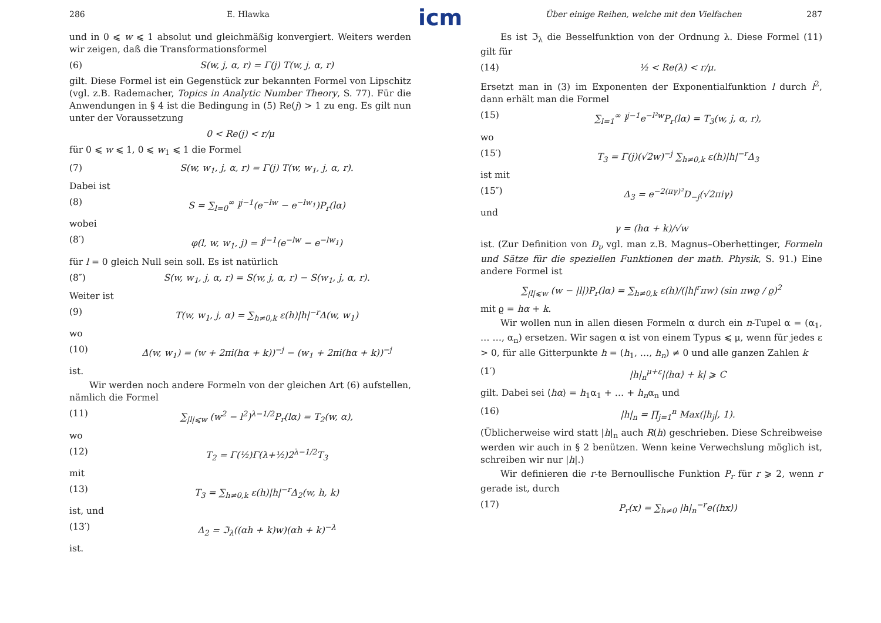icm
286 E. Hlawka
und in 0 ⩽ w ⩽ 1 absolut und gleichmäßig konvergiert. Weiters werden wir zeigen, daß die Transformationsformel
(6) S(w, j, α, r) = Γ(j) T(w, j, α, r)
gilt. Diese Formel ist ein Gegenstück zur bekannten Formel von Lipschitz (vgl. z.B. Rademacher, Topics in Analytic Number Theory, S. 77). Für die Anwendungen in § 4 ist die Bedingung in (5) Re(j) > 1 zu eng. Es gilt nun unter der Voraussetzung
0 < Re(j) < r/μ
für 0 ⩽ w ⩽ 1, 0 ⩽ w<sub>1</sub> ⩽ 1 die Formel
(7) S(w, w<sub>1</sub>, j, α, r) = Γ(j) T(w, w<sub>1</sub>, j, α, r).
Dabei ist
(8) S = ∑<sub>l=0</sub><sup>∞</sup> l<sup>j−1</sup>(e<sup>−lw</sup> − e<sup>−lw<sub>1</sub></sup>)P<sub>r</sub>(lα)
wobei
(8′) φ(l, w, w<sub>1</sub>, j) = l<sup>j−1</sup>(e<sup>−lw</sup> − e<sup>−lw<sub>1</sub></sup>)
für l = 0 gleich Null sein soll. Es ist natürlich
(8″) S(w, w<sub>1</sub>, j, α, r) = S(w, j, α, r) − S(w<sub>1</sub>, j, α, r).
Weiter ist
(9) T(w, w<sub>1</sub>, j, α) = ∑<sub>h≠0,k</sub> ε(h)|h|<sup>−r</sup>Δ(w, w<sub>1</sub>)
wo
(10) Δ(w, w<sub>1</sub>) = (w + 2πi(hα + k))<sup>−j</sup> − (w<sub>1</sub> + 2πi(hα + k))<sup>−j</sup>
ist.
Wir werden noch andere Formeln von der gleichen Art (6) aufstellen, nämlich die Formel
(11) ∑<sub>|l|⩽w</sub> (w<sup>2</sup> − l<sup>2</sup>)<sup>λ−1/2</sup>P<sub>r</sub>(lα) = T<sub>2</sub>(w, α),
wo
(12) T<sub>2</sub> = Γ(½)Γ(λ+½)2<sup>λ−1/2</sup>T<sub>3</sub>
mit
(13) T<sub>3</sub> = ∑<sub>h≠0,k</sub> ε(h)|h|<sup>−r</sup>Δ<sub>2</sub>(w, h, k)
ist, und
(13′) Δ<sub>2</sub> = ℑ<sub>λ</sub>((αh + k)w)(αh + k)<sup>−λ</sup>
ist.
Über einige Reihen, welche mit den Vielfachen 287
Es ist ℑ<sub>λ</sub> die Besselfunktion von der Ordnung λ. Diese Formel (11) gilt für
(14) ½ < Re(λ) < r/μ.
Ersetzt man in (3) im Exponenten der Exponentialfunktion l durch l<sup>2</sup>, dann erhält man die Formel
(15) ∑<sub>l=1</sub><sup>∞</sup> l<sup>j−1</sup>e<sup>−l²w</sup>P<sub>r</sub>(lα) = T<sub>3</sub>(w, j, α, r),
wo
(15′) T<sub>3</sub> = Γ(j)(√2w)<sup>−j</sup> ∑<sub>h≠0,k</sub> ε(h)|h|<sup>−r</sup>Δ<sub>3</sub>
ist mit
(15″) Δ<sub>3</sub> = e<sup>−2(πγ)²</sup>D<sub>−j</sub>(√2πiγ)
und
γ = (hα + k)/√w
ist. (Zur Definition von D<sub>ν</sub> vgl. man z.B. Magnus–Oberhettinger, Formeln und Sätze für die speziellen Funktionen der math. Physik, S. 91.) Eine andere Formel ist
∑<sub>|l|⩽w</sub> (w − |l|)P<sub>r</sub>(lα) = ∑<sub>h≠0,k</sub> ε(h)/(|h|<sup>r</sup>πw) (sin πwϱ / ϱ)<sup>2</sup>
mit ϱ = hα + k.
Wir wollen nun in allen diesen Formeln α durch ein n-Tupel α = (α<sub>1</sub>, … …, α<sub>n</sub>) ersetzen. Wir sagen α ist von einem Typus ⩽ μ, wenn für jedes ε > 0, für alle Gitterpunkte h = (h<sub>1</sub>, …, h<sub>n</sub>) ≠ 0 und alle ganzen Zahlen k
(1′) |h|<sub>n</sub><sup>μ+ε</sup>|⟨hα⟩ + k| ⩾ C
gilt. Dabei sei ⟨hα⟩ = h<sub>1</sub>α<sub>1</sub> + … + h<sub>n</sub>α<sub>n</sub> und
(16) |h|<sub>n</sub> = ∏<sub>j=1</sub><sup>n</sup> Max(|h<sub>j</sub>|, 1).
(Üblicherweise wird statt |h|<sub>n</sub> auch R(h) geschrieben. Diese Schreibweise werden wir auch in § 2 benützen. Wenn keine Verwechslung möglich ist, schreiben wir nur |h|.)
Wir definieren die r-te Bernoullische Funktion P<sub>r</sub> für r ⩾ 2, wenn r gerade ist, durch
(17) P<sub>r</sub>(x) = ∑<sub>h≠0</sub> |h|<sub>n</sub><sup>−r</sup>e(⟨hx⟩)